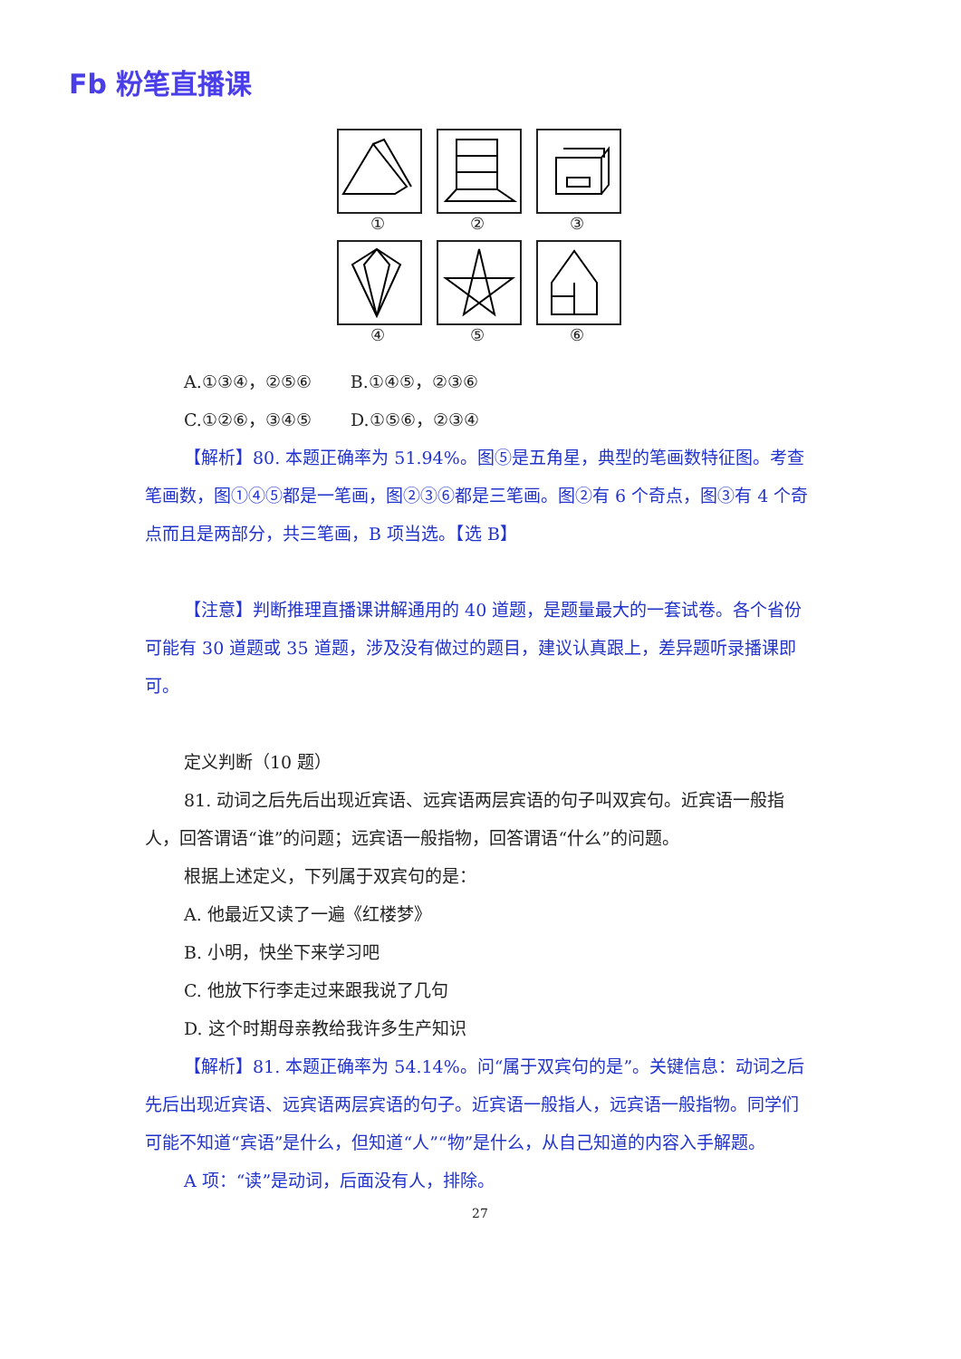Fb 粉笔直播课
①
②
③
④
⑤
⑥
A.①③④，②⑤⑥ B.①④⑤，②③⑥
C.①②⑥，③④⑤ D.①⑤⑥，②③④
【解析】80. 本题正确率为 51.94%。图⑤是五角星，典型的笔画数特征图。考查笔画数，图①④⑤都是一笔画，图②③⑥都是三笔画。图②有 6 个奇点，图③有 4 个奇点而且是两部分，共三笔画，B 项当选。【选 B】
【注意】判断推理直播课讲解通用的 40 道题，是题量最大的一套试卷。各个省份可能有 30 道题或 35 道题，涉及没有做过的题目，建议认真跟上，差异题听录播课即可。
定义判断（10 题）
81. 动词之后先后出现近宾语、远宾语两层宾语的句子叫双宾句。近宾语一般指人，回答谓语“谁”的问题；远宾语一般指物，回答谓语“什么”的问题。
根据上述定义，下列属于双宾句的是：
A. 他最近又读了一遍《红楼梦》
B. 小明，快坐下来学习吧
C. 他放下行李走过来跟我说了几句
D. 这个时期母亲教给我许多生产知识
【解析】81. 本题正确率为 54.14%。问“属于双宾句的是”。关键信息：动词之后先后出现近宾语、远宾语两层宾语的句子。近宾语一般指人，远宾语一般指物。同学们可能不知道“宾语”是什么，但知道“人”“物”是什么，从自己知道的内容入手解题。
A 项：“读”是动词，后面没有人，排除。
27